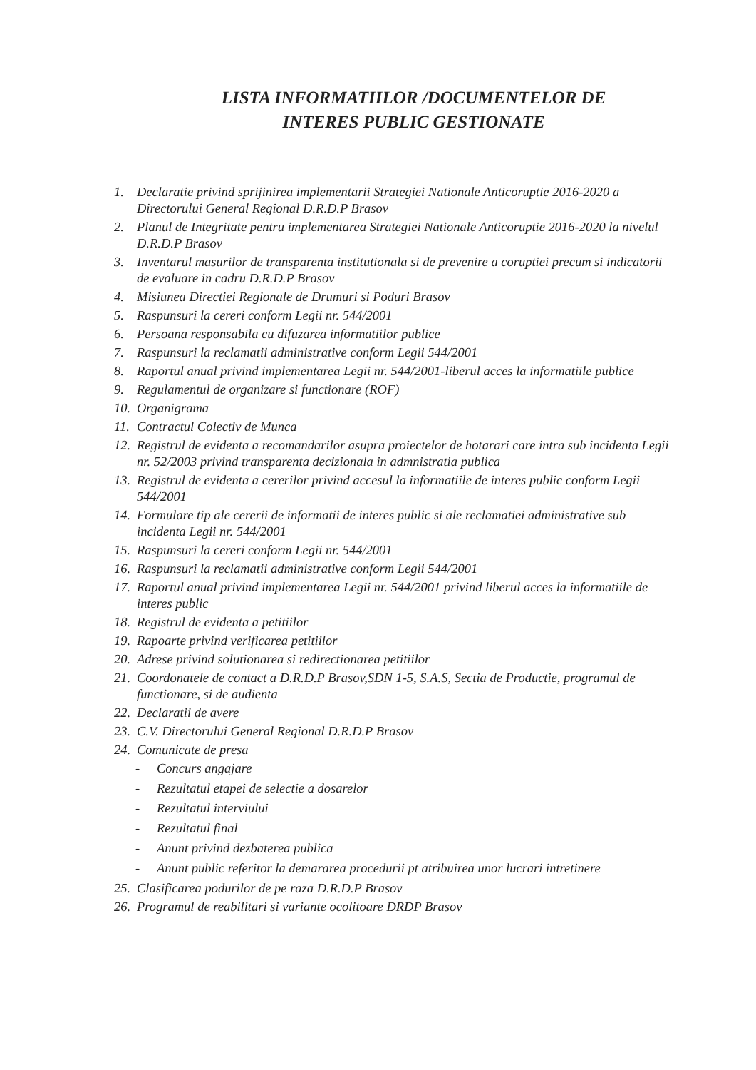LISTA INFORMATIILOR /DOCUMENTELOR DE
INTERES PUBLIC GESTIONATE
1. Declaratie privind sprijinirea implementarii Strategiei Nationale Anticoruptie 2016-2020 a Directorului General Regional D.R.D.P Brasov
2. Planul de Integritate pentru implementarea Strategiei Nationale Anticoruptie 2016-2020 la nivelul D.R.D.P Brasov
3. Inventarul masurilor de transparenta institutionala si de prevenire a coruptiei precum si indicatorii de evaluare in cadru D.R.D.P Brasov
4. Misiunea Directiei Regionale de Drumuri si Poduri Brasov
5. Raspunsuri la cereri conform Legii nr. 544/2001
6. Persoana responsabila cu difuzarea informatiilor publice
7. Raspunsuri la reclamatii administrative conform Legii 544/2001
8. Raportul anual privind implementarea Legii nr. 544/2001-liberul acces la informatiile publice
9. Regulamentul de organizare si functionare (ROF)
10. Organigrama
11. Contractul Colectiv de Munca
12. Registrul de evidenta a recomandarilor asupra proiectelor de hotarari care intra sub incidenta Legii nr. 52/2003 privind transparenta decizionala in admnistratia publica
13. Registrul de evidenta a cererilor privind accesul la informatiile de interes public conform Legii 544/2001
14. Formulare tip ale cererii de informatii de interes public si ale reclamatiei administrative sub incidenta Legii nr. 544/2001
15. Raspunsuri la cereri conform Legii nr. 544/2001
16. Raspunsuri la reclamatii administrative conform Legii 544/2001
17. Raportul anual privind implementarea Legii nr. 544/2001 privind liberul acces la informatiile de interes public
18. Registrul de evidenta a petitiilor
19. Rapoarte privind verificarea petitiilor
20. Adrese privind solutionarea si redirectionarea petitiilor
21. Coordonatele de contact a D.R.D.P Brasov,SDN 1-5, S.A.S, Sectia de Productie, programul de functionare, si de audienta
22. Declaratii de avere
23. C.V. Directorului General Regional D.R.D.P Brasov
24. Comunicate de presa
- Concurs angajare
- Rezultatul etapei de selectie a dosarelor
- Rezultatul interviului
- Rezultatul final
- Anunt privind dezbaterea publica
- Anunt public referitor la demararea procedurii pt atribuirea unor lucrari intretinere
25. Clasificarea podurilor de pe raza D.R.D.P Brasov
26. Programul de reabilitari si variante ocolitoare DRDP Brasov